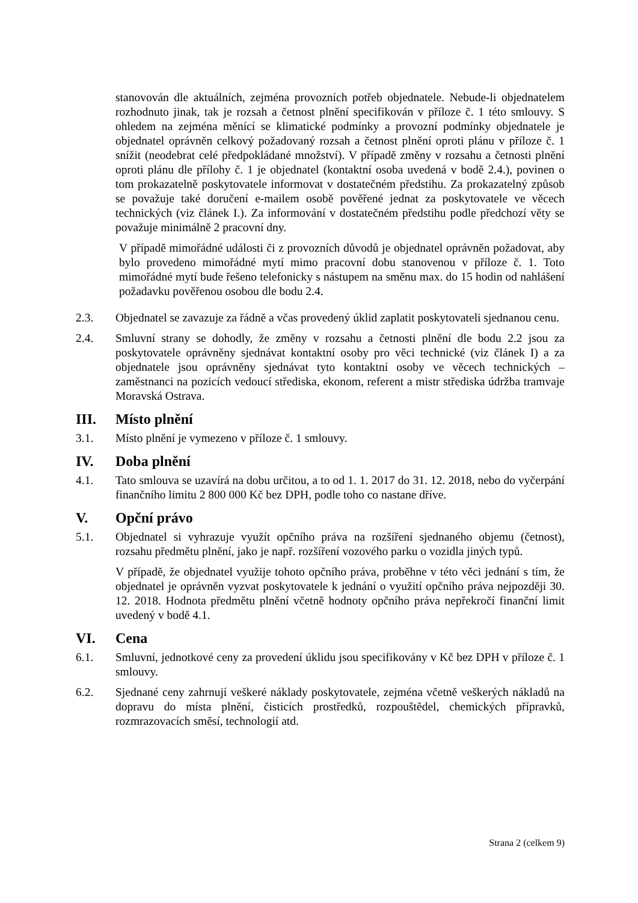stanovován dle aktuálních, zejména provozních potřeb objednatele. Nebude-li objednatelem rozhodnuto jinak, tak je rozsah a četnost plnění specifikován v příloze č. 1 této smlouvy. S ohledem na zejména měnící se klimatické podmínky a provozní podmínky objednatele je objednatel oprávněn celkový požadovaný rozsah a četnost plnění oproti plánu v příloze č. 1 snížit (neodebrat celé předpokládané množství). V případě změny v rozsahu a četnosti plnění oproti plánu dle přílohy č. 1 je objednatel (kontaktní osoba uvedená v bodě 2.4.), povinen o tom prokazatelně poskytovatele informovat v dostatečném předstihu. Za prokazatelný způsob se považuje také doručení e-mailem osobě pověřené jednat za poskytovatele ve věcech technických (viz článek I.). Za informování v dostatečném předstihu podle předchozí věty se považuje minimálně 2 pracovní dny.
V případě mimořádné události či z provozních důvodů je objednatel oprávněn požadovat, aby bylo provedeno mimořádné mytí mimo pracovní dobu stanovenou v příloze č. 1. Toto mimořádné mytí bude řešeno telefonicky s nástupem na směnu max. do 15 hodin od nahlášení požadavku pověřenou osobou dle bodu 2.4.
2.3. Objednatel se zavazuje za řádně a včas provedený úklid zaplatit poskytovateli sjednanou cenu.
2.4. Smluvní strany se dohodly, že změny v rozsahu a četnosti plnění dle bodu 2.2 jsou za poskytovatele oprávněny sjednávat kontaktní osoby pro věci technické (viz článek I) a za objednatele jsou oprávněny sjednávat tyto kontaktní osoby ve věcech technických – zaměstnanci na pozicích vedoucí střediska, ekonom, referent a mistr střediska údržba tramvaje Moravská Ostrava.
III. Místo plnění
3.1. Místo plnění je vymezeno v příloze č. 1 smlouvy.
IV. Doba plnění
4.1. Tato smlouva se uzavírá na dobu určitou, a to od 1. 1. 2017 do 31. 12. 2018, nebo do vyčerpání finančního limitu 2 800 000 Kč bez DPH, podle toho co nastane dříve.
V. Opční právo
5.1. Objednatel si vyhrazuje využít opčního práva na rozšíření sjednaného objemu (četnost), rozsahu předmětu plnění, jako je např. rozšíření vozového parku o vozidla jiných typů.
V případě, že objednatel využije tohoto opčního práva, proběhne v této věci jednání s tím, že objednatel je oprávněn vyzvat poskytovatele k jednání o využití opčního práva nejpozději 30. 12. 2018. Hodnota předmětu plnění včetně hodnoty opčního práva nepřekročí finanční limit uvedený v bodě 4.1.
VI. Cena
6.1. Smluvní, jednotkové ceny za provedení úklidu jsou specifikovány v Kč bez DPH v příloze č. 1 smlouvy.
6.2. Sjednané ceny zahrnují veškeré náklady poskytovatele, zejména včetně veškerých nákladů na dopravu do místa plnění, čisticích prostředků, rozpouštědel, chemických přípravků, rozmrazovacích směsí, technologií atd.
Strana 2 (celkem 9)